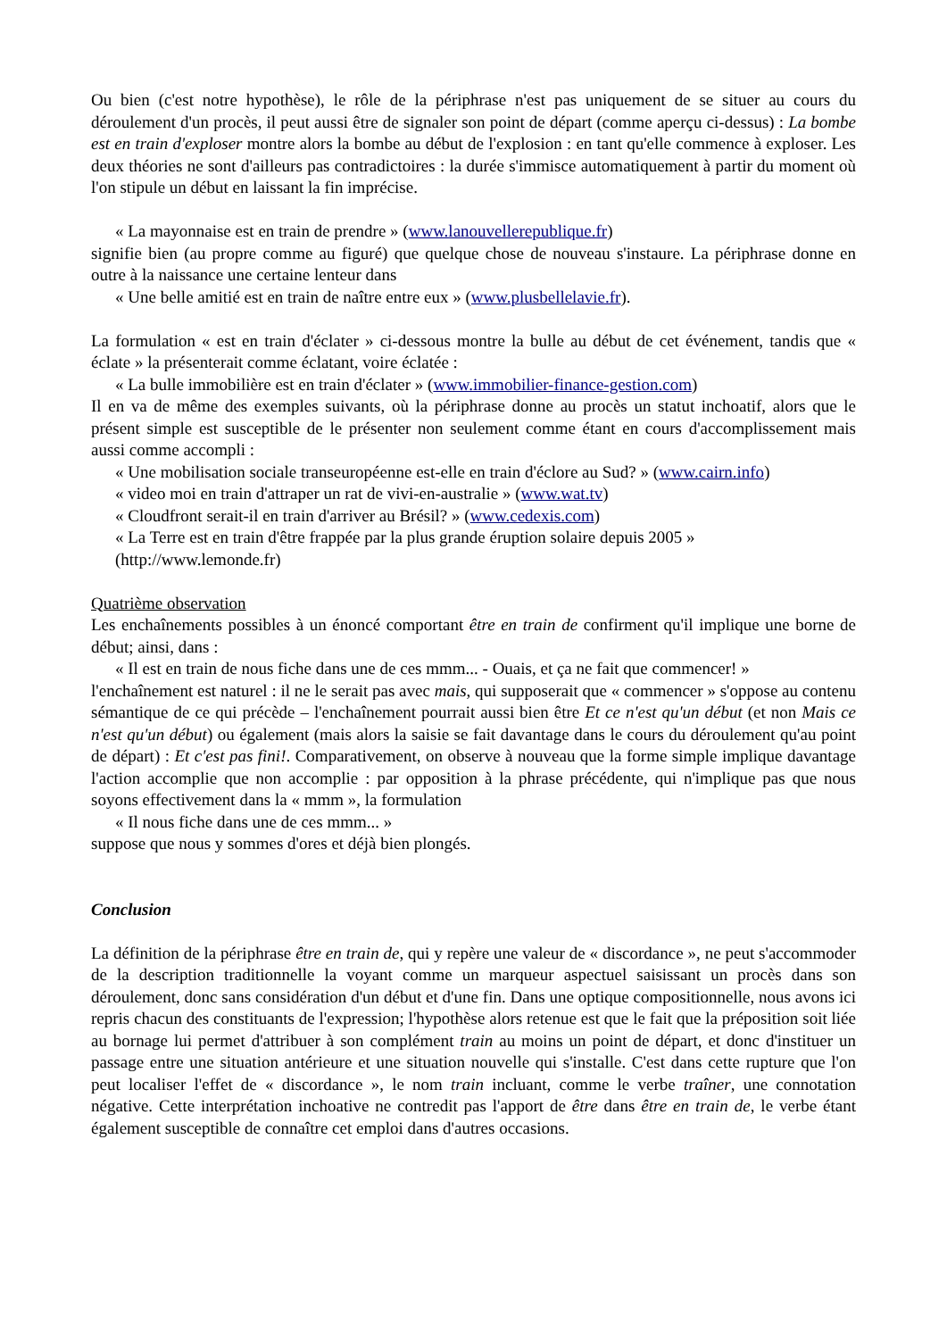Ou bien (c'est notre hypothèse), le rôle de la périphrase n'est pas uniquement de se situer au cours du déroulement d'un procès, il peut aussi être de signaler son point de départ (comme aperçu ci-dessus) : La bombe est en train d'exploser montre alors la bombe au début de l'explosion : en tant qu'elle commence à exploser. Les deux théories ne sont d'ailleurs pas contradictoires : la durée s'immisce automatiquement à partir du moment où l'on stipule un début en laissant la fin imprécise.
« La mayonnaise est en train de prendre » (www.lanouvellerepublique.fr)
signifie bien (au propre comme au figuré) que quelque chose de nouveau s'instaure. La périphrase donne en outre à la naissance une certaine lenteur dans
« Une belle amitié est en train de naître entre eux » (www.plusbellelavie.fr).
La formulation « est en train d'éclater » ci-dessous montre la bulle au début de cet événement, tandis que « éclate » la présenterait comme éclatant, voire éclatée :
« La bulle immobilière est en train d'éclater » (www.immobilier-finance-gestion.com)
Il en va de même des exemples suivants, où la périphrase donne au procès un statut inchoatif, alors que le présent simple est susceptible de le présenter non seulement comme étant en cours d'accomplissement mais aussi comme accompli :
« Une mobilisation sociale transeuropéenne est-elle en train d'éclore au Sud? » (www.cairn.info)
« video moi en train d'attraper un rat de vivi-en-australie » (www.wat.tv)
« Cloudfront serait-il en train d'arriver au Brésil? » (www.cedexis.com)
« La Terre est en train d'être frappée par la plus grande éruption solaire depuis 2005 »
(http://www.lemonde.fr)
Quatrième observation
Les enchaînements possibles à un énoncé comportant être en train de confirment qu'il implique une borne de début; ainsi, dans :
« Il est en train de nous fiche dans une de ces mmm... - Ouais, et ça ne fait que commencer! »
l'enchaînement est naturel : il ne le serait pas avec mais, qui supposerait que « commencer » s'oppose au contenu sémantique de ce qui précède – l'enchaînement pourrait aussi bien être Et ce n'est qu'un début (et non Mais ce n'est qu'un début) ou également (mais alors la saisie se fait davantage dans le cours du déroulement qu'au point de départ) : Et c'est pas fini!. Comparativement, on observe à nouveau que la forme simple implique davantage l'action accomplie que non accomplie : par opposition à la phrase précédente, qui n'implique pas que nous soyons effectivement dans la « mmm », la formulation
« Il nous fiche dans une de ces mmm... »
suppose que nous y sommes d'ores et déjà bien plongés.
Conclusion
La définition de la périphrase être en train de, qui y repère une valeur de « discordance », ne peut s'accommoder de la description traditionnelle la voyant comme un marqueur aspectuel saisissant un procès dans son déroulement, donc sans considération d'un début et d'une fin. Dans une optique compositionnelle, nous avons ici repris chacun des constituants de l'expression; l'hypothèse alors retenue est que le fait que la préposition soit liée au bornage lui permet d'attribuer à son complément train au moins un point de départ, et donc d'instituer un passage entre une situation antérieure et une situation nouvelle qui s'installe. C'est dans cette rupture que l'on peut localiser l'effet de « discordance », le nom train incluant, comme le verbe traîner, une connotation négative. Cette interprétation inchoative ne contredit pas l'apport de être dans être en train de, le verbe étant également susceptible de connaître cet emploi dans d'autres occasions.